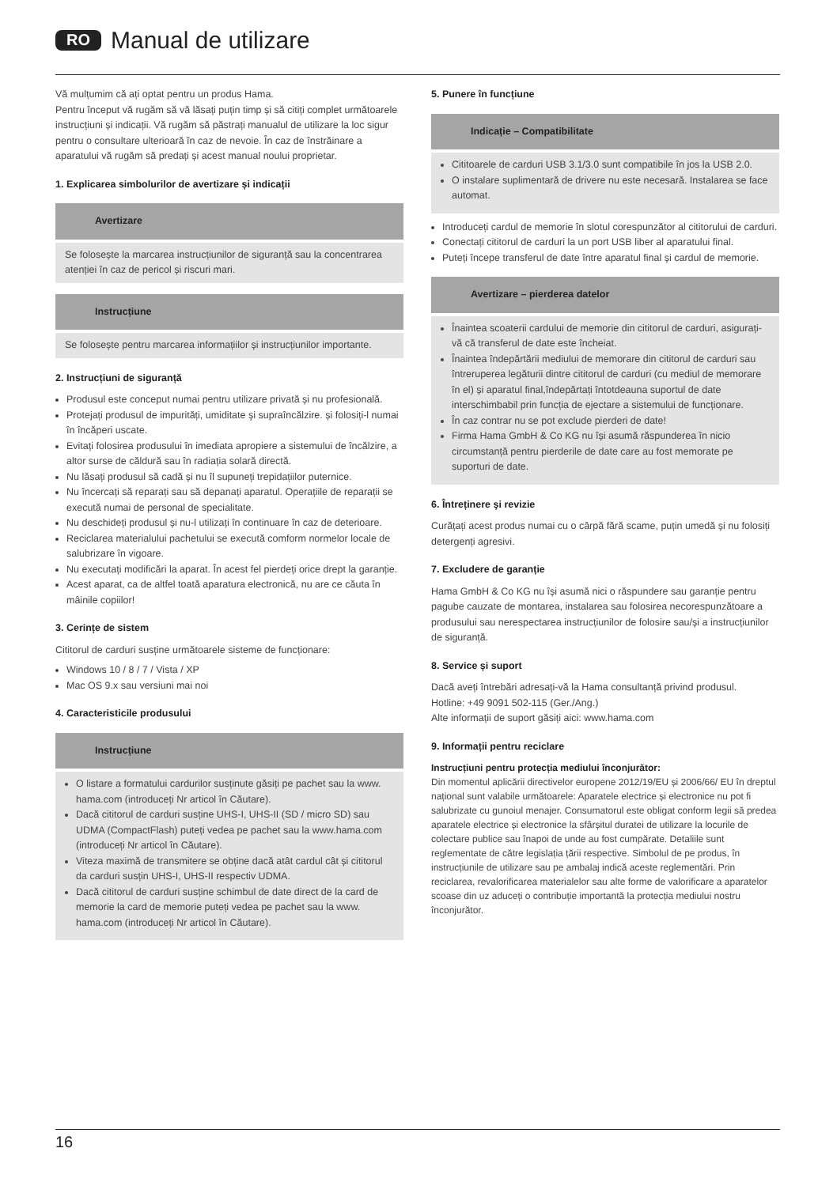RO Manual de utilizare
Vă mulțumim că ați optat pentru un produs Hama.
Pentru început vă rugăm să vă lăsați puțin timp și să citiți complet următoarele instrucțiuni și indicații. Vă rugăm să păstrați manualul de utilizare la loc sigur pentru o consultare ulterioară în caz de nevoie. În caz de înstrăinare a aparatului vă rugăm să predați și acest manual noului proprietar.
1. Explicarea simbolurilor de avertizare și indicații
Avertizare
Se folosește la marcarea instrucțiunilor de siguranță sau la concentrarea atenției în caz de pericol și riscuri mari.
Instrucțiune
Se folosește pentru marcarea informațiilor și instrucțiunilor importante.
2. Instrucțiuni de siguranță
Produsul este conceput numai pentru utilizare privată și nu profesională.
Protejați produsul de impurități, umiditate şi supraîncălzire. și folosiți-l numai în încăperi uscate.
Evitați folosirea produsului în imediata apropiere a sistemului de încălzire, a altor surse de căldură sau în radiația solară directă.
Nu lăsați produsul să cadă și nu îl supuneți trepidațiilor puternice.
Nu încercați să reparați sau să depanați aparatul. Operațiile de reparații se execută numai de personal de specialitate.
Nu deschideți produsul și nu-l utilizați în continuare în caz de deterioare.
Reciclarea materialului pachetului se execută comform normelor locale de salubrizare în vigoare.
Nu executați modificări la aparat. În acest fel pierdeți orice drept la garanție.
Acest aparat, ca de altfel toată aparatura electronică, nu are ce căuta în mâinile copiilor!
3. Cerințe de sistem
Cititorul de carduri susține următoarele sisteme de funcționare:
Windows 10 / 8 / 7 / Vista / XP
Mac OS 9.x sau versiuni mai noi
4. Caracteristicile produsului
Instrucțiune
O listare a formatului cardurilor susținute găsiți pe pachet sau la www. hama.com (introduceți Nr articol în Căutare).
Dacă cititorul de carduri susține UHS-I, UHS-II (SD / micro SD) sau UDMA (CompactFlash) puteți vedea pe pachet sau la www.hama.com (introduceți Nr articol în Căutare).
Viteza maximă de transmitere se obține dacă atât cardul cât și cititorul da carduri susțin UHS-I, UHS-II respectiv UDMA.
Dacă cititorul de carduri susține schimbul de date direct de la card de memorie la card de memorie puteți vedea pe pachet sau la www. hama.com (introduceți Nr articol în Căutare).
5. Punere în funcțiune
Indicație – Compatibilitate
Cititoarele de carduri USB 3.1/3.0 sunt compatibile în jos la USB 2.0.
O instalare suplimentară de drivere nu este necesară. Instalarea se face automat.
Introduceți cardul de memorie în slotul corespunzător al cititorului de carduri.
Conectați cititorul de carduri la un port USB liber al aparatului final.
Puteți începe transferul de date între aparatul final și cardul de memorie.
Avertizare – pierderea datelor
Înaintea scoaterii cardului de memorie din cititorul de carduri, asigurați-vă că transferul de date este încheiat.
Înaintea îndepărtării mediului de memorare din cititorul de carduri sau întreruperea legăturii dintre cititorul de carduri (cu mediul de memorare în el) și aparatul final,îndepărtați întotdeauna suportul de date interschimbabil prin funcția de ejectare a sistemului de funcționare.
În caz contrar nu se pot exclude pierderi de date!
Firma Hama GmbH & Co KG nu își asumă răspunderea în nicio circumstanță pentru pierderile de date care au fost memorate pe suporturi de date.
6. Întreținere şi revizie
Curățați acest produs numai cu o cârpă fără scame, puțin umedă și nu folosiți detergenți agresivi.
7. Excludere de garanție
Hama GmbH & Co KG nu își asumă nici o răspundere sau garanție pentru pagube cauzate de montarea, instalarea sau folosirea necorespunzătoare a produsului sau nerespectarea instrucțiunilor de folosire sau/și a instrucțiunilor de siguranță.
8. Service și suport
Dacă aveți întrebări adresați-vă la Hama consultanță privind produsul.
Hotline: +49 9091 502-115 (Ger./Ang.)
Alte informații de suport găsiți aici: www.hama.com
9. Informații pentru reciclare
Instrucțiuni pentru protecția mediului înconjurător:
Din momentul aplicării directivelor europene 2012/19/EU și 2006/66/ EU în dreptul național sunt valabile următoarele: Aparatele electrice și electronice nu pot fi salubrizate cu gunoiul menajer. Consumatorul este obligat conform legii să predea aparatele electrice și electronice la sfârșitul duratei de utilizare la locurile de colectare publice sau înapoi de unde au fost cumpărate. Detaliile sunt reglementate de către legislația țării respective. Simbolul de pe produs, în instrucțiunile de utilizare sau pe ambalaj indică aceste reglementări. Prin reciclarea, revalorificarea materialelor sau alte forme de valorificare a aparatelor scoase din uz aduceți o contribuție importantă la protecția mediului nostru înconjurător.
16